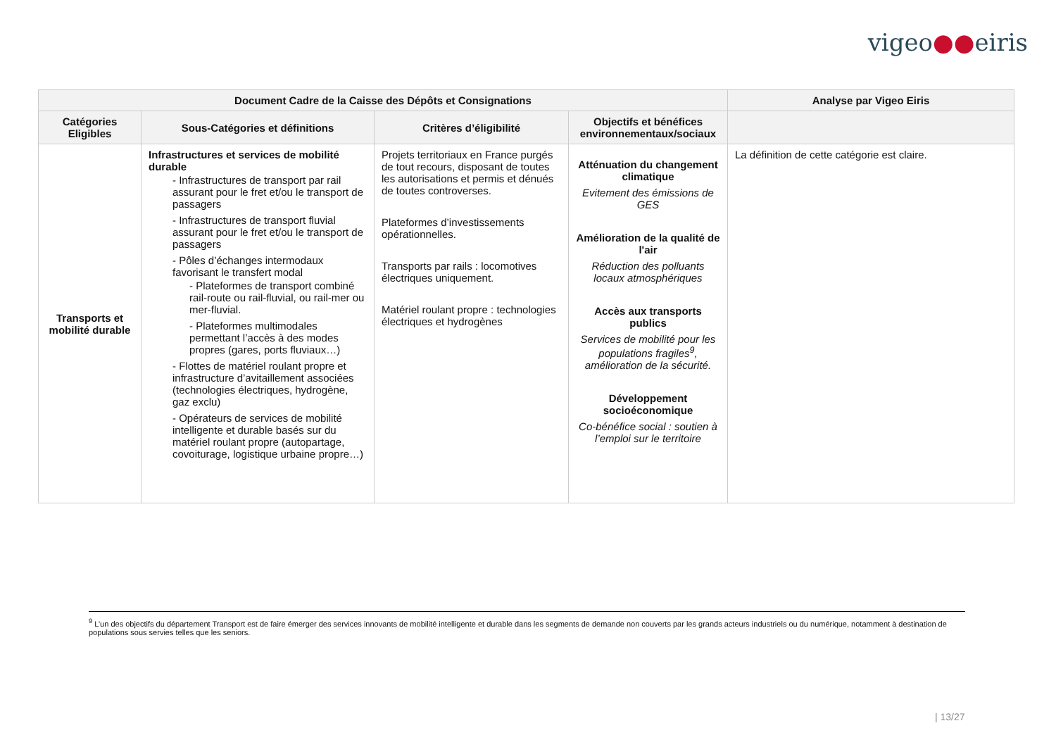vigeo●●eiris
| Document Cadre de la Caisse des Dépôts et Consignations | | | | Analyse par Vigeo Eiris |
| --- | --- | --- | --- | --- |
| Catégories Eligibles | Sous-Catégories et définitions | Critères d’éligibilité | Objectifs et bénéfices environnementaux/sociaux | |
| Transports et mobilité durable | Infrastructures et services de mobilité durable - Infrastructures de transport par rail assurant pour le fret et/ou le transport de passagers - Infrastructures de transport fluvial assurant pour le fret et/ou le transport de passagers - Pôles d’échanges intermodaux favorisant le transfert modal - Plateformes de transport combiné rail-route ou rail-fluvial, ou rail-mer ou mer-fluvial. - Plateformes multimodales permettant l’accès à des modes propres (gares, ports fluviaux…) - Flottes de matériel roulant propre et infrastructure d’avitaillement associées (technologies électriques, hydrogène, gaz exclu) - Opérateurs de services de mobilité intelligente et durable basés sur du matériel roulant propre (autopartage, covoiturage, logistique urbaine propre…) | Projets territoriaux en France purgés de tout recours, disposant de toutes les autorisations et permis et dénués de toutes controverses. Plateformes d’investissements opérationnelles. Transports par rails : locomotives électriques uniquement. Matériel roulant propre : technologies électriques et hydrogènes | Atténuation du changement climatique Evitement des émissions de GES Amélioration de la qualité de l'air Réduction des polluants locaux atmosphériques Accès aux transports publics Services de mobilité pour les populations fragiles<sup>9</sup>, amélioration de la sécurité. Développement socioéconomique Co-bénéfice social : soutien à l’emploi sur le territoire | La définition de cette catégorie est claire. |
<sup>9</sup> L’un des objectifs du département Transport est de faire émerger des services innovants de mobilité intelligente et durable dans les segments de demande non couverts par les grands acteurs industriels ou du numérique, notamment à destination de populations sous servies telles que les seniors.
| 13/27